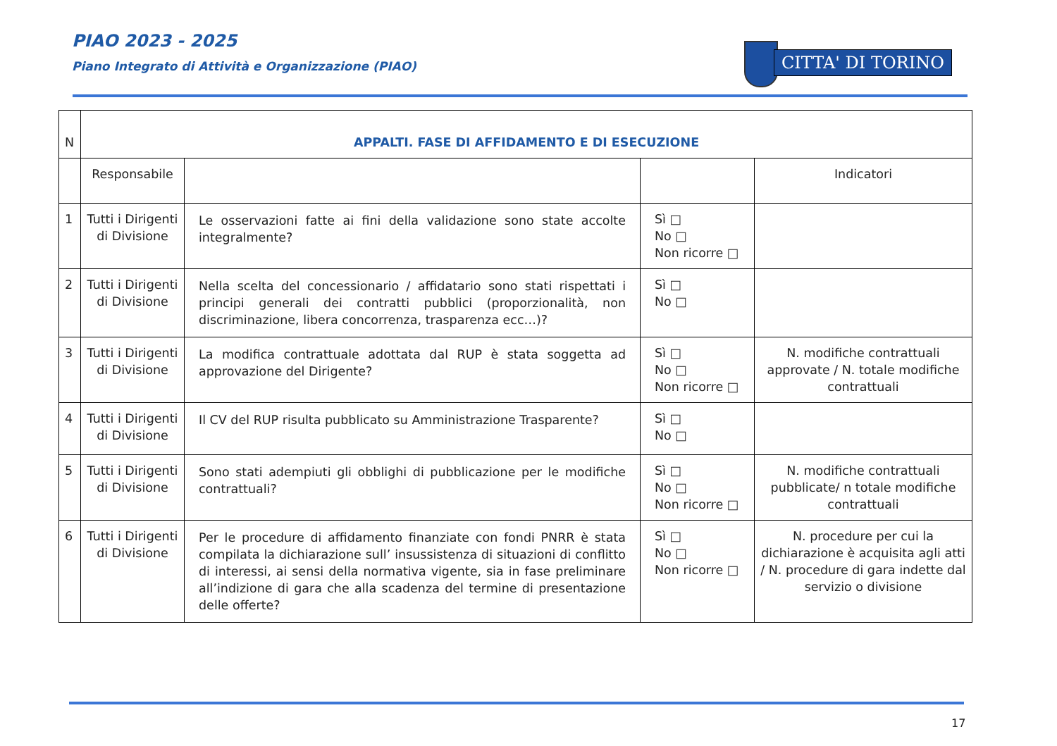PIAO 2023 - 2025
Piano Integrato di Attività e Organizzazione (PIAO)
CITTA' DI TORINO
| N | APPALTI. FASE DI AFFIDAMENTO E DI ESECUZIONE | | | |
| | Responsabile | | | Indicatori |
| 1 | Tutti i Dirigenti di Divisione | Le osservazioni fatte ai fini della validazione sono state accolte integralmente? | Sì □ No □ Non ricorre □ | |
| 2 | Tutti i Dirigenti di Divisione | Nella scelta del concessionario / affidatario sono stati rispettati i principi generali dei contratti pubblici (proporzionalità, non discriminazione, libera concorrenza, trasparenza ecc…)? | Sì □ No □ | |
| 3 | Tutti i Dirigenti di Divisione | La modifica contrattuale adottata dal RUP è stata soggetta ad approvazione del Dirigente? | Sì □ No □ Non ricorre □ | N. modifiche contrattuali approvate / N. totale modifiche contrattuali |
| 4 | Tutti i Dirigenti di Divisione | Il CV del RUP risulta pubblicato su Amministrazione Trasparente? | Sì □ No □ | |
| 5 | Tutti i Dirigenti di Divisione | Sono stati adempiuti gli obblighi di pubblicazione per le modifiche contrattuali? | Sì □ No □ Non ricorre □ | N. modifiche contrattuali pubblicate/ n totale modifiche contrattuali |
| 6 | Tutti i Dirigenti di Divisione | Per le procedure di affidamento finanziate con fondi PNRR è stata compilata la dichiarazione sull’ insussistenza di situazioni di conflitto di interessi, ai sensi della normativa vigente, sia in fase preliminare all’indizione di gara che alla scadenza del termine di presentazione delle offerte? | Sì □ No □ Non ricorre □ | N. procedure per cui la dichiarazione è acquisita agli atti / N. procedure di gara indette dal servizio o divisione |
17